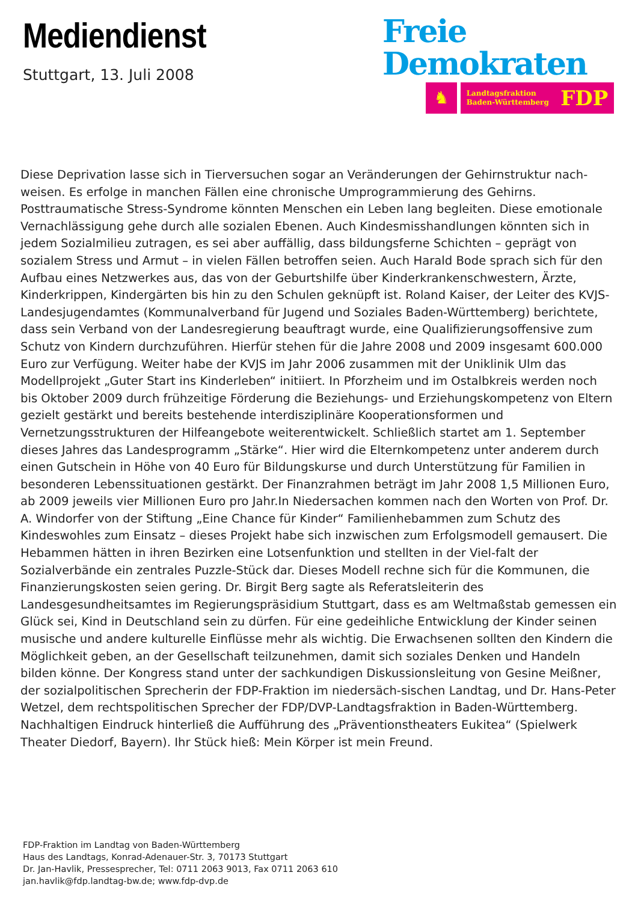Mediendienst
Stuttgart, 13. Juli 2008
Freie
Demokraten
♞
Landtagsfraktion
Baden-Württemberg FDP
Diese Deprivation lasse sich in Tierversuchen sogar an Veränderungen der Gehirnstruktur nach-weisen. Es erfolge in manchen Fällen eine chronische Umprogrammierung des Gehirns. Posttraumatische Stress-Syndrome könnten Menschen ein Leben lang begleiten. Diese emotionale Vernachlässigung gehe durch alle sozialen Ebenen. Auch Kindesmisshandlungen könnten sich in jedem Sozialmilieu zutragen, es sei aber auffällig, dass bildungsferne Schichten – geprägt von sozialem Stress und Armut – in vielen Fällen betroffen seien. Auch Harald Bode sprach sich für den Aufbau eines Netzwerkes aus, das von der Geburtshilfe über Kinderkrankenschwestern, Ärzte, Kinderkrippen, Kindergärten bis hin zu den Schulen geknüpft ist. Roland Kaiser, der Leiter des KVJS-Landesjugendamtes (Kommunalverband für Jugend und Soziales Baden-Württemberg) berichtete, dass sein Verband von der Landesregierung beauftragt wurde, eine Qualifizierungsoffensive zum Schutz von Kindern durchzuführen. Hierfür stehen für die Jahre 2008 und 2009 insgesamt 600.000 Euro zur Verfügung. Weiter habe der KVJS im Jahr 2006 zusammen mit der Uniklinik Ulm das Modellprojekt „Guter Start ins Kinderleben“ initiiert. In Pforzheim und im Ostalbkreis werden noch bis Oktober 2009 durch frühzeitige Förderung die Beziehungs- und Erziehungskompetenz von Eltern gezielt gestärkt und bereits bestehende interdisziplinäre Kooperationsformen und Vernetzungsstrukturen der Hilfeangebote weiterentwickelt. Schließlich startet am 1. September dieses Jahres das Landesprogramm „Stärke“. Hier wird die Elternkompetenz unter anderem durch einen Gutschein in Höhe von 40 Euro für Bildungskurse und durch Unterstützung für Familien in besonderen Lebenssituationen gestärkt. Der Finanzrahmen beträgt im Jahr 2008 1,5 Millionen Euro, ab 2009 jeweils vier Millionen Euro pro Jahr.In Niedersachen kommen nach den Worten von Prof. Dr. A. Windorfer von der Stiftung „Eine Chance für Kinder“ Familienhebammen zum Schutz des Kindeswohles zum Einsatz – dieses Projekt habe sich inzwischen zum Erfolgsmodell gemausert. Die Hebammen hätten in ihren Bezirken eine Lotsenfunktion und stellten in der Viel-falt der Sozialverbände ein zentrales Puzzle-Stück dar. Dieses Modell rechne sich für die Kommunen, die Finanzierungskosten seien gering. Dr. Birgit Berg sagte als Referatsleiterin des Landesgesundheitsamtes im Regierungspräsidium Stuttgart, dass es am Weltmaßstab gemessen ein Glück sei, Kind in Deutschland sein zu dürfen. Für eine gedeihliche Entwicklung der Kinder seinen musische und andere kulturelle Einflüsse mehr als wichtig. Die Erwachsenen sollten den Kindern die Möglichkeit geben, an der Gesellschaft teilzunehmen, damit sich soziales Denken und Handeln bilden könne. Der Kongress stand unter der sachkundigen Diskussionsleitung von Gesine Meißner, der sozialpolitischen Sprecherin der FDP-Fraktion im niedersäch-sischen Landtag, und Dr. Hans-Peter Wetzel, dem rechtspolitischen Sprecher der FDP/DVP-Landtagsfraktion in Baden-Württemberg. Nachhaltigen Eindruck hinterließ die Aufführung des „Präventionstheaters Eukitea“ (Spielwerk Theater Diedorf, Bayern). Ihr Stück hieß: Mein Körper ist mein Freund.
FDP-Fraktion im Landtag von Baden-Württemberg
Haus des Landtags, Konrad-Adenauer-Str. 3, 70173 Stuttgart
Dr. Jan-Havlik, Pressesprecher, Tel: 0711 2063 9013, Fax 0711 2063 610
jan.havlik@fdp.landtag-bw.de; www.fdp-dvp.de